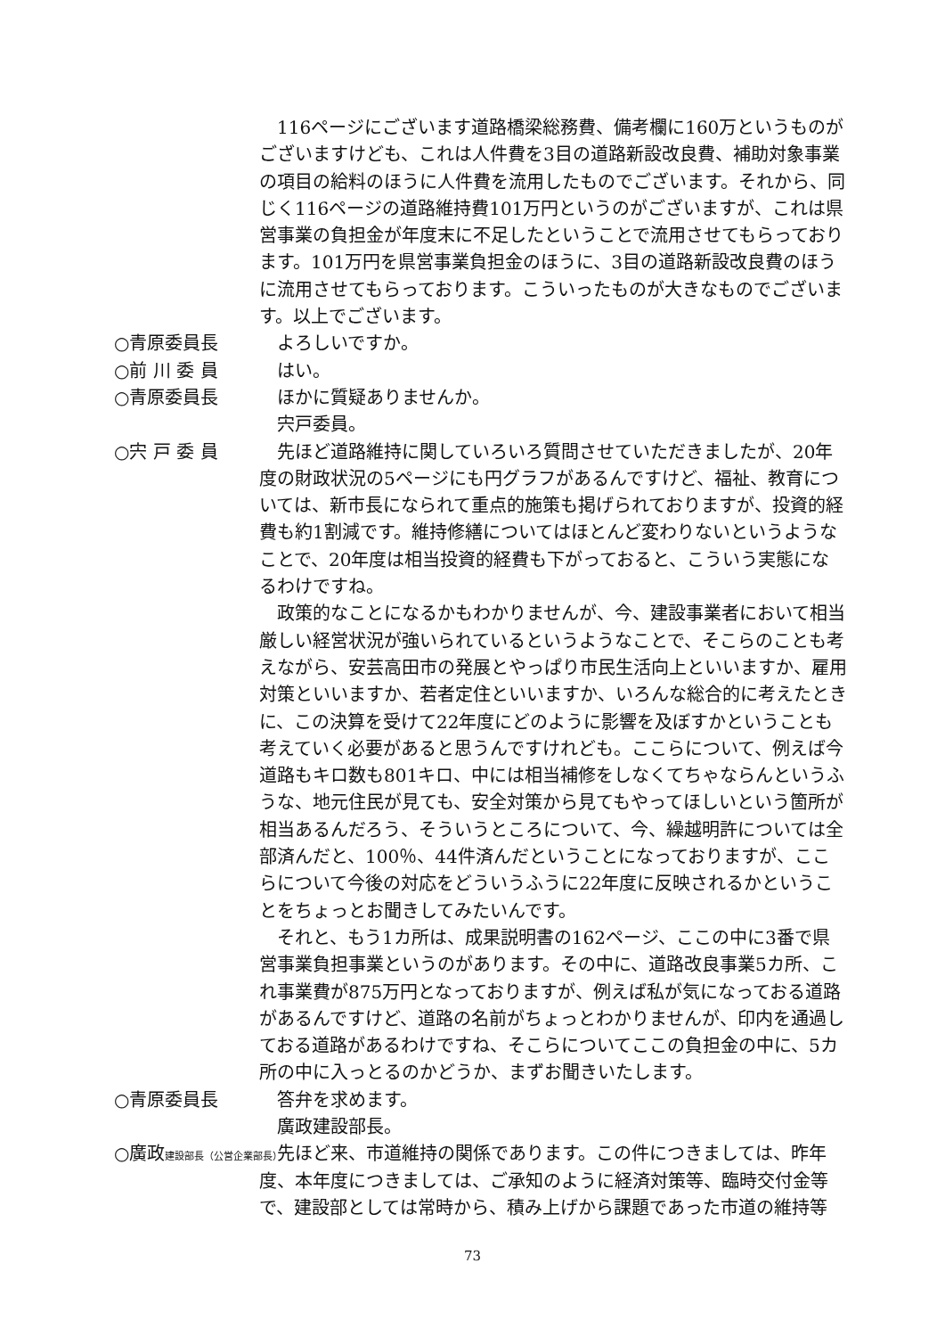116ページにございます道路橋梁総務費、備考欄に160万というものがございますけども、これは人件費を3目の道路新設改良費、補助対象事業の項目の給料のほうに人件費を流用したものでございます。それから、同じく116ページの道路維持費101万円というのがございますが、これは県営事業の負担金が年度末に不足したということで流用させてもらっております。101万円を県営事業負担金のほうに、3目の道路新設改良費のほうに流用させてもらっております。こういったものが大きなものでございます。以上でございます。
○青原委員長 よろしいですか。
○前 川 委 員 はい。
○青原委員長 ほかに質疑ありませんか。
宍戸委員。
○宍 戸 委 員 先ほど道路維持に関していろいろ質問させていただきましたが、20年度の財政状況の5ページにも円グラフがあるんですけど、福祉、教育については、新市長になられて重点的施策も掲げられておりますが、投資的経費も約1割減です。維持修繕についてはほとんど変わりないというようなことで、20年度は相当投資的経費も下がっておると、こういう実態になるわけですね。
政策的なことになるかもわかりませんが、今、建設事業者において相当厳しい経営状況が強いられているというようなことで、そこらのことも考えながら、安芸高田市の発展とやっぱり市民生活向上といいますか、雇用対策といいますか、若者定住といいますか、いろんな総合的に考えたときに、この決算を受けて22年度にどのように影響を及ぼすかということも考えていく必要があると思うんですけれども。ここらについて、例えば今道路もキロ数も801キロ、中には相当補修をしなくてちゃならんというふうな、地元住民が見ても、安全対策から見てもやってほしいという箇所が相当あるんだろう、そういうところについて、今、繰越明許については全部済んだと、100％、44件済んだということになっておりますが、ここらについて今後の対応をどういうふうに22年度に反映されるかということをちょっとお聞きしてみたいんです。
それと、もう1カ所は、成果説明書の162ページ、ここの中に3番で県営事業負担事業というのがあります。その中に、道路改良事業5カ所、これ事業費が875万円となっておりますが、例えば私が気になっておる道路があるんですけど、道路の名前がちょっとわかりませんが、印内を通過しておる道路があるわけですね、そこらについてここの負担金の中に、5カ所の中に入っとるのかどうか、まずお聞きいたします。
○青原委員長 答弁を求めます。
廣政建設部長。
○廣政建設部長（公営企業部長）
先ほど来、市道維持の関係であります。この件につきましては、昨年度、本年度につきましては、ご承知のように経済対策等、臨時交付金等で、建設部としては常時から、積み上げから課題であった市道の維持等
73